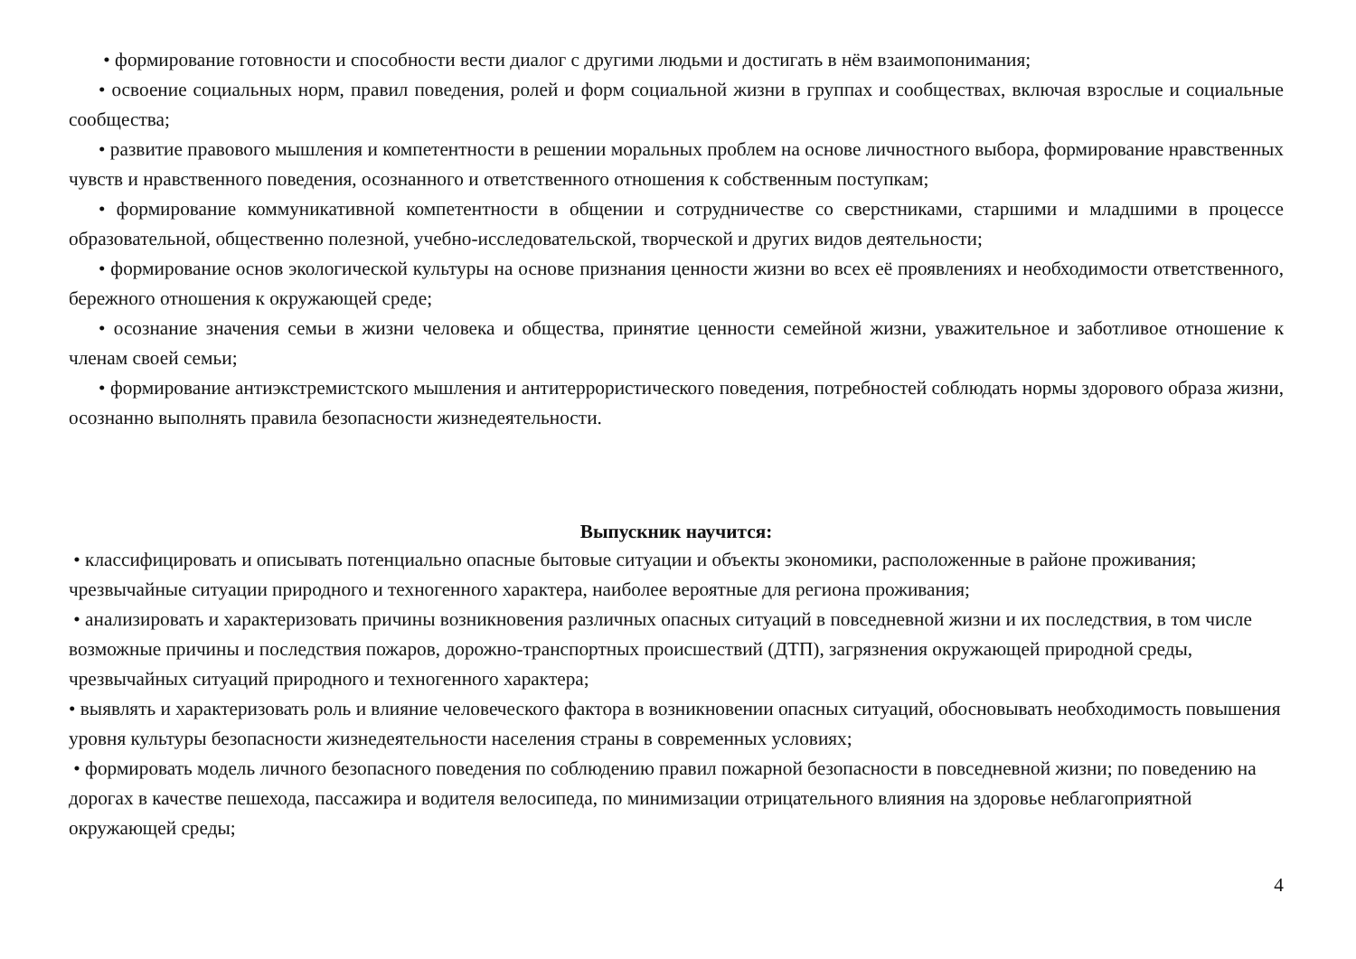• формирование готовности и способности вести диалог с другими людьми и достигать в нём взаимопонимания;
• освоение социальных норм, правил поведения, ролей и форм социальной жизни в группах и сообществах, включая взрослые и социальные сообщества;
• развитие правового мышления и компетентности в решении моральных проблем на основе личностного выбора, формирование нравственных чувств и нравственного поведения, осознанного и ответственного отношения к собственным поступкам;
• формирование коммуникативной компетентности в общении и сотрудничестве со сверстниками, старшими и младшими в процессе образовательной, общественно полезной, учебно-исследовательской, творческой и других видов деятельности;
• формирование основ экологической культуры на основе признания ценности жизни во всех её проявлениях и необходимости ответственного, бережного отношения к окружающей среде;
• осознание значения семьи в жизни человека и общества, принятие ценности семейной жизни, уважительное и заботливое отношение к членам своей семьи;
• формирование антиэкстремистского мышления и антитеррористического поведения, потребностей соблюдать нормы здорового образа жизни, осознанно выполнять правила безопасности жизнедеятельности.
Выпускник научится:
• классифицировать и описывать потенциально опасные бытовые ситуации и объекты экономики, расположенные в районе проживания; чрезвычайные ситуации природного и техногенного характера, наиболее вероятные для региона проживания;
• анализировать и характеризовать причины возникновения различных опасных ситуаций в повседневной жизни и их последствия, в том числе возможные причины и последствия пожаров, дорожно-транспортных происшествий (ДТП), загрязнения окружающей природной среды, чрезвычайных ситуаций природного и техногенного характера;
• выявлять и характеризовать роль и влияние человеческого фактора в возникновении опасных ситуаций, обосновывать необходимость повышения уровня культуры безопасности жизнедеятельности населения страны в современных условиях;
• формировать модель личного безопасного поведения по соблюдению правил пожарной безопасности в повседневной жизни; по поведению на дорогах в качестве пешехода, пассажира и водителя велосипеда, по минимизации отрицательного влияния на здоровье неблагоприятной окружающей среды;
4